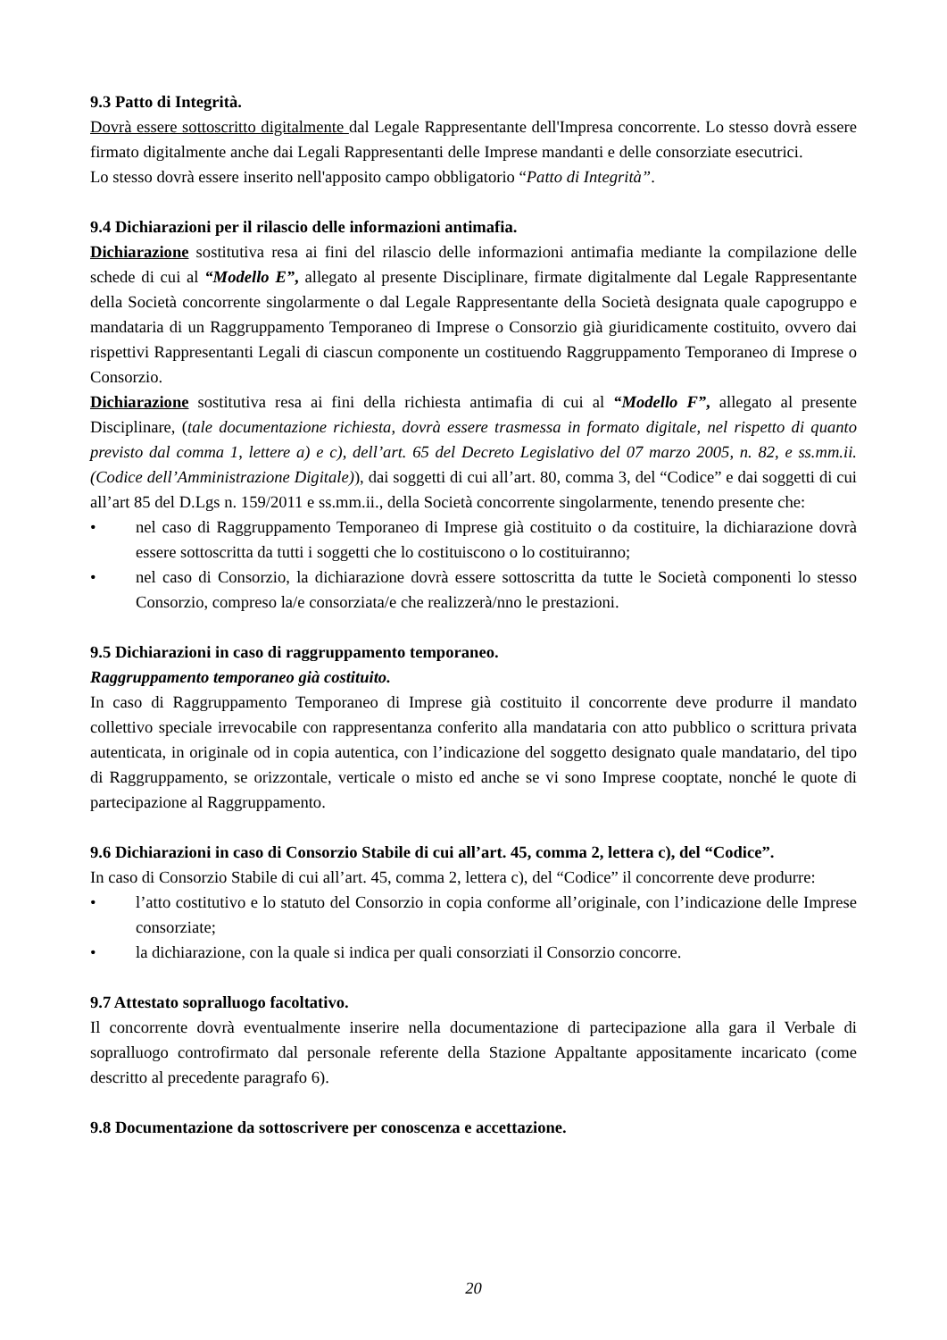9.3 Patto di Integrità.
Dovrà essere sottoscritto digitalmente dal Legale Rappresentante dell'Impresa concorrente. Lo stesso dovrà essere firmato digitalmente anche dai Legali Rappresentanti delle Imprese mandanti e delle consorziate esecutrici.
Lo stesso dovrà essere inserito nell'apposito campo obbligatorio “Patto di Integrità”.
9.4 Dichiarazioni per il rilascio delle informazioni antimafia.
Dichiarazione sostitutiva resa ai fini del rilascio delle informazioni antimafia mediante la compilazione delle schede di cui al “Modello E”, allegato al presente Disciplinare, firmate digitalmente dal Legale Rappresentante della Società concorrente singolarmente o dal Legale Rappresentante della Società designata quale capogruppo e mandataria di un Raggruppamento Temporaneo di Imprese o Consorzio già giuridicamente costituito, ovvero dai rispettivi Rappresentanti Legali di ciascun componente un costituendo Raggruppamento Temporaneo di Imprese o Consorzio.
Dichiarazione sostitutiva resa ai fini della richiesta antimafia di cui al “Modello F”, allegato al presente Disciplinare, (tale documentazione richiesta, dovrà essere trasmessa in formato digitale, nel rispetto di quanto previsto dal comma 1, lettere a) e c), dell’art. 65 del Decreto Legislativo del 07 marzo 2005, n. 82, e ss.mm.ii. (Codice dell’Amministrazione Digitale)), dai soggetti di cui all’art. 80, comma 3, del “Codice” e dai soggetti di cui all’art 85 del D.Lgs n. 159/2011 e ss.mm.ii., della Società concorrente singolarmente, tenendo presente che:
• nel caso di Raggruppamento Temporaneo di Imprese già costituito o da costituire, la dichiarazione dovrà essere sottoscritta da tutti i soggetti che lo costituiscono o lo costituiranno;
• nel caso di Consorzio, la dichiarazione dovrà essere sottoscritta da tutte le Società componenti lo stesso Consorzio, compreso la/e consorziata/e che realizzerà/nno le prestazioni.
9.5 Dichiarazioni in caso di raggruppamento temporaneo.
Raggruppamento temporaneo già costituito.
In caso di Raggruppamento Temporaneo di Imprese già costituito il concorrente deve produrre il mandato collettivo speciale irrevocabile con rappresentanza conferito alla mandataria con atto pubblico o scrittura privata autenticata, in originale od in copia autentica, con l’indicazione del soggetto designato quale mandatario, del tipo di Raggruppamento, se orizzontale, verticale o misto ed anche se vi sono Imprese cooptate, nonché le quote di partecipazione al Raggruppamento.
9.6 Dichiarazioni in caso di Consorzio Stabile di cui all’art. 45, comma 2, lettera c), del “Codice”.
In caso di Consorzio Stabile di cui all’art. 45, comma 2, lettera c), del “Codice” il concorrente deve produrre:
• l’atto costitutivo e lo statuto del Consorzio in copia conforme all’originale, con l’indicazione delle Imprese consorziate;
• la dichiarazione, con la quale si indica per quali consorziati il Consorzio concorre.
9.7 Attestato sopralluogo facoltativo.
Il concorrente dovrà eventualmente inserire nella documentazione di partecipazione alla gara il Verbale di sopralluogo controfirmato dal personale referente della Stazione Appaltante appositamente incaricato (come descritto al precedente paragrafo 6).
9.8 Documentazione da sottoscrivere per conoscenza e accettazione.
20